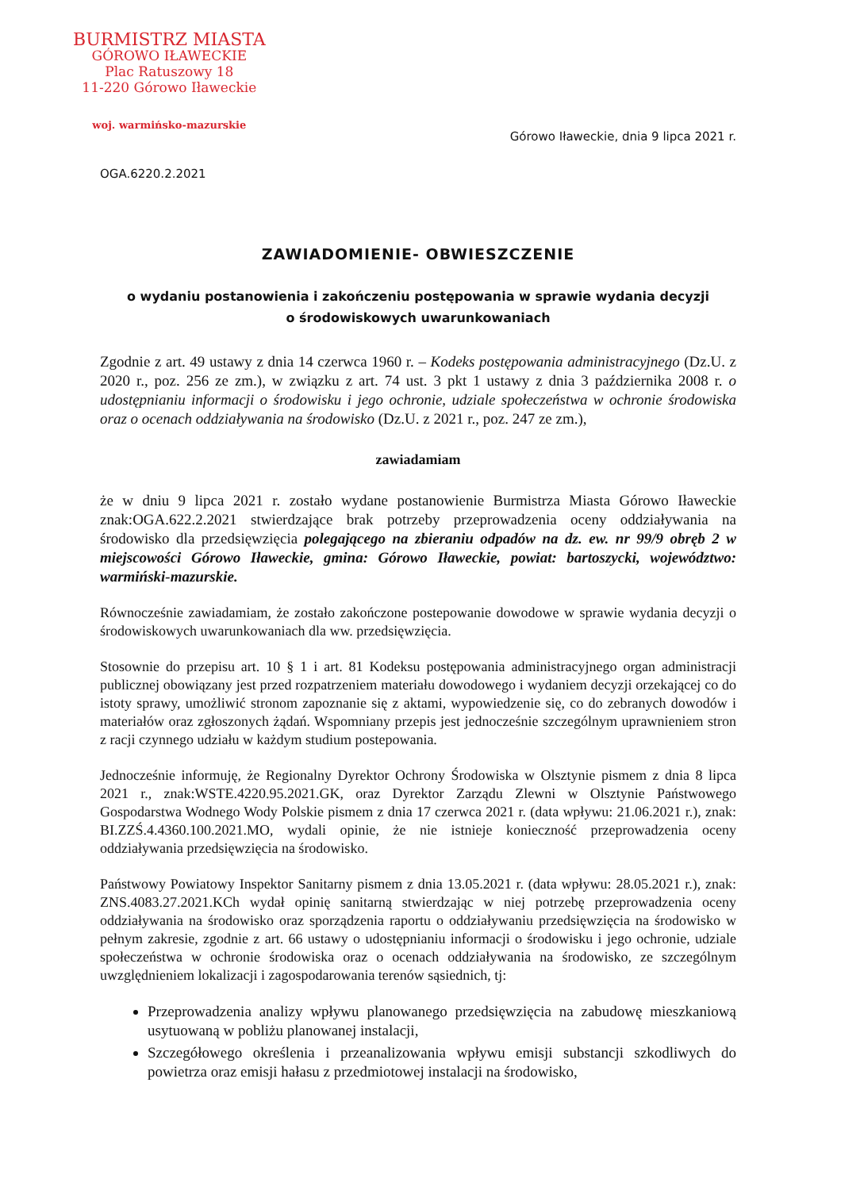BURMISTRZ MIASTA
GÓROWO IŁAWECKIE
Plac Ratuszowy 18
11-220 Górowo Iławeckie
woj. warmińsko-mazurskie
Górowo Iławeckie, dnia 9 lipca 2021 r.
OGA.6220.2.2021
ZAWIADOMIENIE- OBWIESZCZENIE
o wydaniu postanowienia i zakończeniu postępowania w sprawie wydania decyzji
o środowiskowych uwarunkowaniach
Zgodnie z art. 49 ustawy z dnia 14 czerwca 1960 r. – Kodeks postępowania administracyjnego (Dz.U. z 2020 r., poz. 256 ze zm.), w związku z art. 74 ust. 3 pkt 1 ustawy z dnia 3 października 2008 r. o udostępnianiu informacji o środowisku i jego ochronie, udziale społeczeństwa w ochronie środowiska oraz o ocenach oddziaływania na środowisko (Dz.U. z 2021 r., poz. 247 ze zm.),
zawiadamiam
że w dniu 9 lipca 2021 r. zostało wydane postanowienie Burmistrza Miasta Górowo Iławeckie znak:OGA.622.2.2021 stwierdzające brak potrzeby przeprowadzenia oceny oddziaływania na środowisko dla przedsięwzięcia polegającego na zbieraniu odpadów na dz. ew. nr 99/9 obręb 2 w miejscowości Górowo Iławeckie, gmina: Górowo Iławeckie, powiat: bartoszycki, województwo: warmiński-mazurskie.
Równocześnie zawiadamiam, że zostało zakończone postepowanie dowodowe w sprawie wydania decyzji o środowiskowych uwarunkowaniach dla ww. przedsięwzięcia.
Stosownie do przepisu art. 10 § 1 i art. 81 Kodeksu postępowania administracyjnego organ administracji publicznej obowiązany jest przed rozpatrzeniem materiału dowodowego i wydaniem decyzji orzekającej co do istoty sprawy, umożliwić stronom zapoznanie się z aktami, wypowiedzenie się, co do zebranych dowodów i materiałów oraz zgłoszonych żądań. Wspomniany przepis jest jednocześnie szczególnym uprawnieniem stron z racji czynnego udziału w każdym studium postepowania.
Jednocześnie informuję, że Regionalny Dyrektor Ochrony Środowiska w Olsztynie pismem z dnia 8 lipca 2021 r., znak:WSTE.4220.95.2021.GK, oraz Dyrektor Zarządu Zlewni w Olsztynie Państwowego Gospodarstwa Wodnego Wody Polskie pismem z dnia 17 czerwca 2021 r. (data wpływu: 21.06.2021 r.), znak: BI.ZZŚ.4.4360.100.2021.MO, wydali opinie, że nie istnieje konieczność przeprowadzenia oceny oddziaływania przedsięwzięcia na środowisko.
Państwowy Powiatowy Inspektor Sanitarny pismem z dnia 13.05.2021 r. (data wpływu: 28.05.2021 r.), znak: ZNS.4083.27.2021.KCh wydał opinię sanitarną stwierdzając w niej potrzebę przeprowadzenia oceny oddziaływania na środowisko oraz sporządzenia raportu o oddziaływaniu przedsięwzięcia na środowisko w pełnym zakresie, zgodnie z art. 66 ustawy o udostępnianiu informacji o środowisku i jego ochronie, udziale społeczeństwa w ochronie środowiska oraz o ocenach oddziaływania na środowisko, ze szczególnym uwzględnieniem lokalizacji i zagospodarowania terenów sąsiednich, tj:
Przeprowadzenia analizy wpływu planowanego przedsięwzięcia na zabudowę mieszkaniową usytuowaną w pobliżu planowanej instalacji,
Szczegółowego określenia i przeanalizowania wpływu emisji substancji szkodliwych do powietrza oraz emisji hałasu z przedmiotowej instalacji na środowisko,